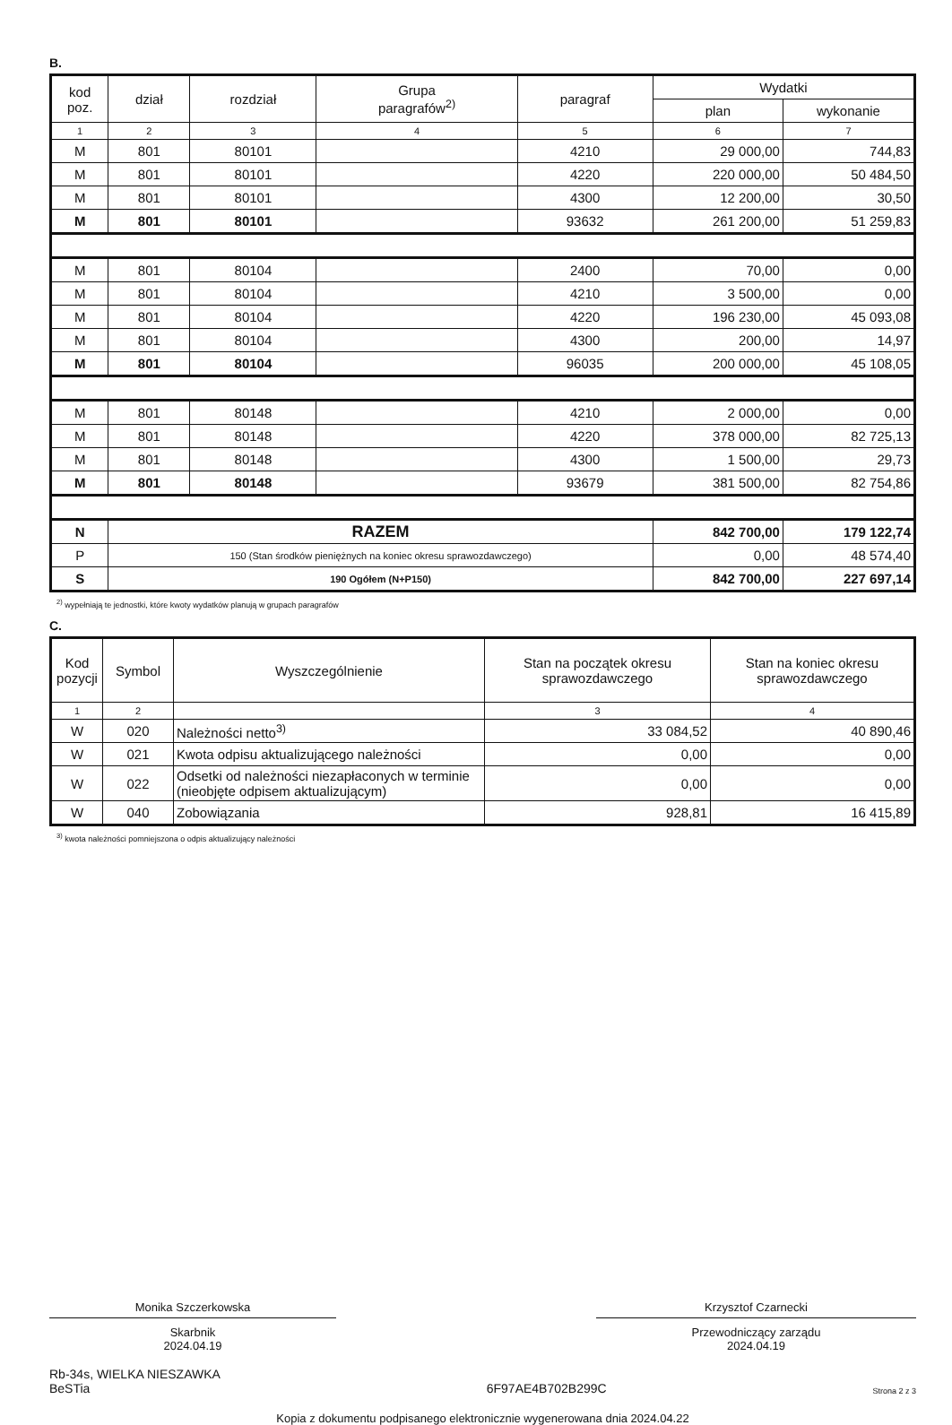B.
| kod poz. | dział | rozdział | Grupa paragrafów<sup>2)</sup> | paragraf | Wydatki | |
| --- | --- | --- | --- | --- | --- | --- |
| | | | | | plan | wykonanie |
| 1 | 2 | 3 | 4 | 5 | 6 | 7 |
| M | 801 | 80101 | | 4210 | 29 000,00 | 744,83 |
| M | 801 | 80101 | | 4220 | 220 000,00 | 50 484,50 |
| M | 801 | 80101 | | 4300 | 12 200,00 | 30,50 |
| M | 801 | 80101 | | 93632 | 261 200,00 | 51 259,83 |
| M | 801 | 80104 | | 2400 | 70,00 | 0,00 |
| M | 801 | 80104 | | 4210 | 3 500,00 | 0,00 |
| M | 801 | 80104 | | 4220 | 196 230,00 | 45 093,08 |
| M | 801 | 80104 | | 4300 | 200,00 | 14,97 |
| M | 801 | 80104 | | 96035 | 200 000,00 | 45 108,05 |
| M | 801 | 80148 | | 4210 | 2 000,00 | 0,00 |
| M | 801 | 80148 | | 4220 | 378 000,00 | 82 725,13 |
| M | 801 | 80148 | | 4300 | 1 500,00 | 29,73 |
| M | 801 | 80148 | | 93679 | 381 500,00 | 82 754,86 |
| N | RAZEM | | | | 842 700,00 | 179 122,74 |
| P | 150 (Stan środków pieniężnych na koniec okresu sprawozdawczego) | | | | 0,00 | 48 574,40 |
| S | 190 Ogółem (N+P150) | | | | 842 700,00 | 227 697,14 |
<sup>2)</sup> wypełniają te jednostki, które kwoty wydatków planują w grupach paragrafów
C.
| Kod pozycji | Symbol | Wyszczególnienie | Stan na początek okresu sprawozdawczego | Stan na koniec okresu sprawozdawczego |
| --- | --- | --- | --- | --- |
| 1 | 2 | | 3 | 4 |
| W | 020 | Należności netto<sup>3)</sup> | 33 084,52 | 40 890,46 |
| W | 021 | Kwota odpisu aktualizującego należności | 0,00 | 0,00 |
| W | 022 | Odsetki od należności niezapłaconych w terminie (nieobjęte odpisem aktualizującym) | 0,00 | 0,00 |
| W | 040 | Zobowiązania | 928,81 | 16 415,89 |
<sup>3)</sup> kwota należności pomniejszona o odpis aktualizujący należności
Monika Szczerkowska
Skarbnik
2024.04.19
Krzysztof Czarnecki
Przewodniczący zarządu
2024.04.19
Rb-34s, WIELKA NIESZAWKA
BeSTia
6F97AE4B702B299C
Strona 2 z 3
Kopia z dokumentu podpisanego elektronicznie wygenerowana dnia 2024.04.22